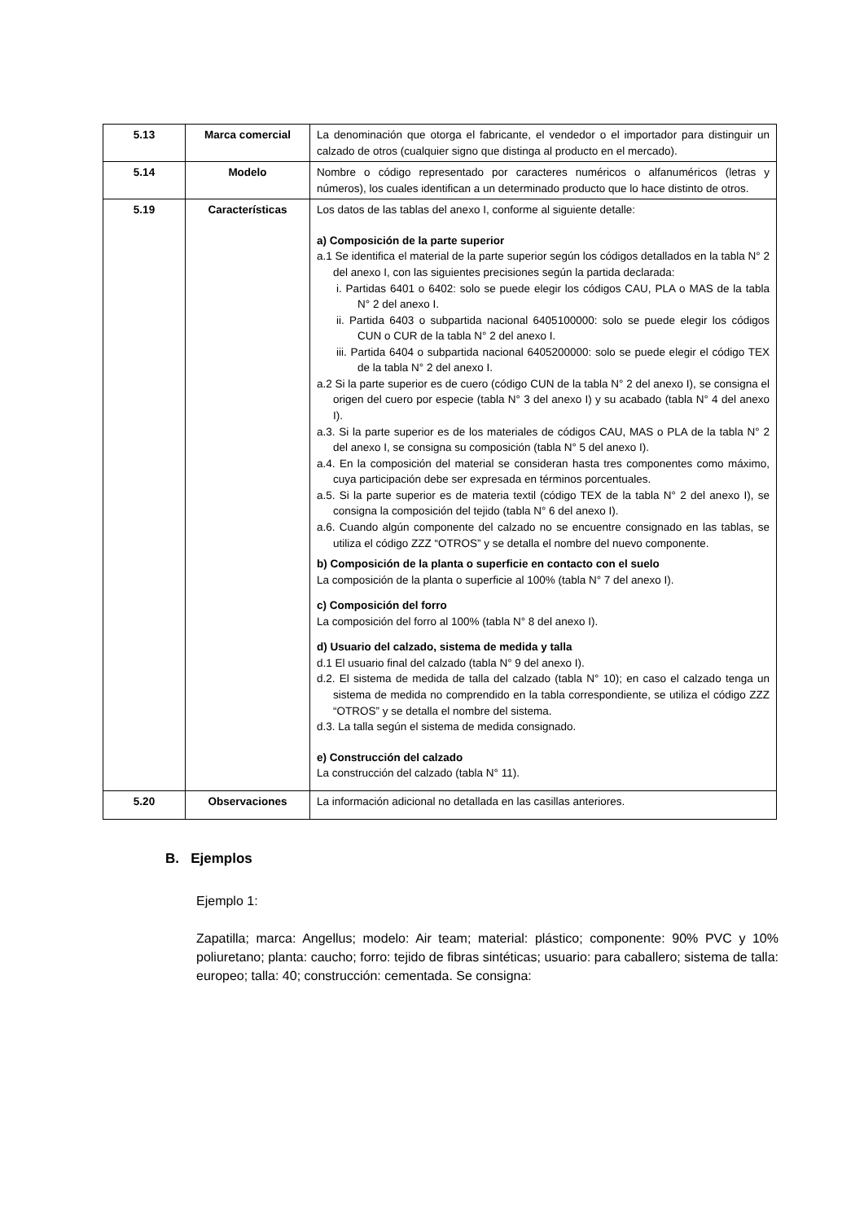| 5.13 | Marca comercial | La denominación que otorga el fabricante, el vendedor o el importador para distinguir un calzado de otros (cualquier signo que distinga al producto en el mercado). |
| 5.14 | Modelo | Nombre o código representado por caracteres numéricos o alfanuméricos (letras y números), los cuales identifican a un determinado producto que lo hace distinto de otros. |
| 5.19 | Características | Los datos de las tablas del anexo I, conforme al siguiente detalle: a) Composición de la parte superior a.1 Se identifica el material de la parte superior según los códigos detallados en la tabla N° 2 del anexo I, con las siguientes precisiones según la partida declarada: i. Partidas 6401 o 6402: solo se puede elegir los códigos CAU, PLA o MAS de la tabla N° 2 del anexo I. ii. Partida 6403 o subpartida nacional 6405100000: solo se puede elegir los códigos CUN o CUR de la tabla N° 2 del anexo I. iii. Partida 6404 o subpartida nacional 6405200000: solo se puede elegir el código TEX de la tabla N° 2 del anexo I. a.2 Si la parte superior es de cuero (código CUN de la tabla N° 2 del anexo I), se consigna el origen del cuero por especie (tabla N° 3 del anexo I) y su acabado (tabla N° 4 del anexo I). a.3. Si la parte superior es de los materiales de códigos CAU, MAS o PLA de la tabla N° 2 del anexo I, se consigna su composición (tabla N° 5 del anexo I). a.4. En la composición del material se consideran hasta tres componentes como máximo, cuya participación debe ser expresada en términos porcentuales. a.5. Si la parte superior es de materia textil (código TEX de la tabla N° 2 del anexo I), se consigna la composición del tejido (tabla N° 6 del anexo I). a.6. Cuando algún componente del calzado no se encuentre consignado en las tablas, se utiliza el código ZZZ “OTROS” y se detalla el nombre del nuevo componente. b) Composición de la planta o superficie en contacto con el suelo La composición de la planta o superficie al 100% (tabla N° 7 del anexo I). c) Composición del forro La composición del forro al 100% (tabla N° 8 del anexo I). d) Usuario del calzado, sistema de medida y talla d.1 El usuario final del calzado (tabla N° 9 del anexo I). d.2. El sistema de medida de talla del calzado (tabla N° 10); en caso el calzado tenga un sistema de medida no comprendido en la tabla correspondiente, se utiliza el código ZZZ “OTROS” y se detalla el nombre del sistema. d.3. La talla según el sistema de medida consignado. e) Construcción del calzado La construcción del calzado (tabla N° 11). |
| 5.20 | Observaciones | La información adicional no detallada en las casillas anteriores. |
B. Ejemplos
Ejemplo 1:
Zapatilla; marca: Angellus; modelo: Air team; material: plástico; componente: 90% PVC y 10% poliuretano; planta: caucho; forro: tejido de fibras sintéticas; usuario: para caballero; sistema de talla: europeo; talla: 40; construcción: cementada. Se consigna: